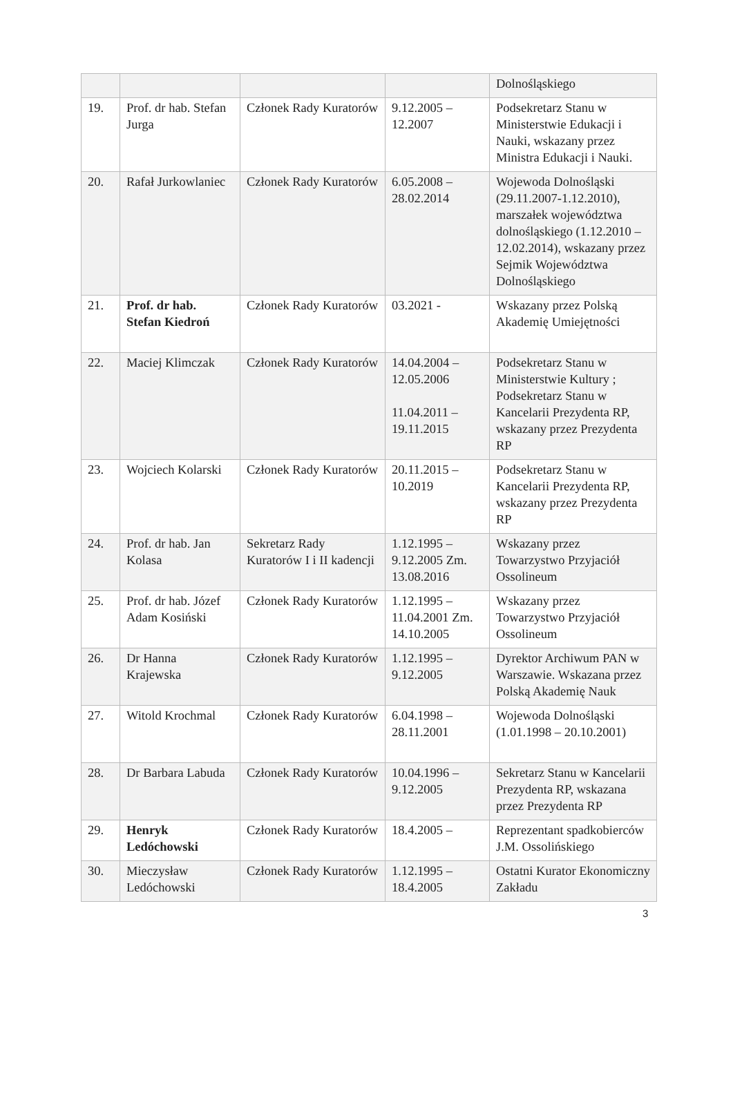| | | | | Dolnośląskiego |
| 19. | Prof. dr hab. Stefan Jurga | Członek Rady Kuratorów | 9.12.2005 – 12.2007 | Podsekretarz Stanu w Ministerstwie Edukacji i Nauki, wskazany przez Ministra Edukacji i Nauki. |
| 20. | Rafał Jurkowlaniec | Członek Rady Kuratorów | 6.05.2008 – 28.02.2014 | Wojewoda Dolnośląski (29.11.2007-1.12.2010), marszałek województwa dolnośląskiego (1.12.2010 – 12.02.2014), wskazany przez Sejmik Województwa Dolnośląskiego |
| 21. | Prof. dr hab. Stefan Kiedroń | Członek Rady Kuratorów | 03.2021 - | Wskazany przez Polską Akademię Umiejętności |
| 22. | Maciej Klimczak | Członek Rady Kuratorów | 14.04.2004 – 12.05.2006 11.04.2011 – 19.11.2015 | Podsekretarz Stanu w Ministerstwie Kultury ; Podsekretarz Stanu w Kancelarii Prezydenta RP, wskazany przez Prezydenta RP |
| 23. | Wojciech Kolarski | Członek Rady Kuratorów | 20.11.2015 – 10.2019 | Podsekretarz Stanu w Kancelarii Prezydenta RP, wskazany przez Prezydenta RP |
| 24. | Prof. dr hab. Jan Kolasa | Sekretarz Rady Kuratorów I i II kadencji | 1.12.1995 – 9.12.2005 Zm. 13.08.2016 | Wskazany przez Towarzystwo Przyjaciół Ossolineum |
| 25. | Prof. dr hab. Józef Adam Kosiński | Członek Rady Kuratorów | 1.12.1995 – 11.04.2001 Zm. 14.10.2005 | Wskazany przez Towarzystwo Przyjaciół Ossolineum |
| 26. | Dr Hanna Krajewska | Członek Rady Kuratorów | 1.12.1995 – 9.12.2005 | Dyrektor Archiwum PAN w Warszawie. Wskazana przez Polską Akademię Nauk |
| 27. | Witold Krochmal | Członek Rady Kuratorów | 6.04.1998 – 28.11.2001 | Wojewoda Dolnośląski (1.01.1998 – 20.10.2001) |
| 28. | Dr Barbara Labuda | Członek Rady Kuratorów | 10.04.1996 – 9.12.2005 | Sekretarz Stanu w Kancelarii Prezydenta RP, wskazana przez Prezydenta RP |
| 29. | Henryk Ledóchowski | Członek Rady Kuratorów | 18.4.2005 – | Reprezentant spadkobierców J.M. Ossolińskiego |
| 30. | Mieczysław Ledóchowski | Członek Rady Kuratorów | 1.12.1995 – 18.4.2005 | Ostatni Kurator Ekonomiczny Zakładu |
3